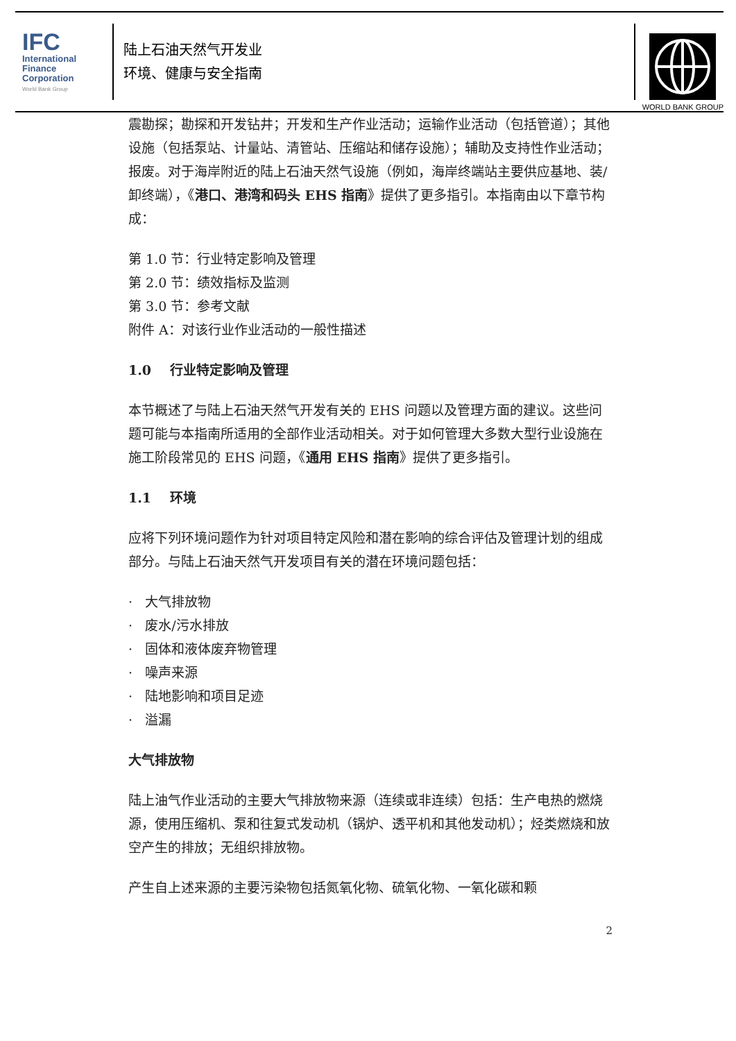IFC
International
Finance
Corporation
World Bank Group
陆上石油天然气开发业
环境、健康与安全指南
WORLD BANK GROUP
震勘探；勘探和开发钻井；开发和生产作业活动；运输作业活动（包括管道）；其他设施（包括泵站、计量站、清管站、压缩站和储存设施）；辅助及支持性作业活动；报废。对于海岸附近的陆上石油天然气设施（例如，海岸终端站主要供应基地、装/卸终端），《港口、港湾和码头 EHS 指南》提供了更多指引。本指南由以下章节构成：
第 1.0 节：行业特定影响及管理
第 2.0 节：绩效指标及监测
第 3.0 节：参考文献
附件 A：对该行业作业活动的一般性描述
1.0 行业特定影响及管理
本节概述了与陆上石油天然气开发有关的 EHS 问题以及管理方面的建议。这些问题可能与本指南所适用的全部作业活动相关。对于如何管理大多数大型行业设施在施工阶段常见的 EHS 问题，《通用 EHS 指南》提供了更多指引。
1.1 环境
应将下列环境问题作为针对项目特定风险和潜在影响的综合评估及管理计划的组成部分。与陆上石油天然气开发项目有关的潜在环境问题包括：
· 大气排放物
· 废水/污水排放
· 固体和液体废弃物管理
· 噪声来源
· 陆地影响和项目足迹
· 溢漏
大气排放物
陆上油气作业活动的主要大气排放物来源（连续或非连续）包括：生产电热的燃烧源，使用压缩机、泵和往复式发动机（锅炉、透平机和其他发动机）；烃类燃烧和放空产生的排放；无组织排放物。
产生自上述来源的主要污染物包括氮氧化物、硫氧化物、一氧化碳和颗
2